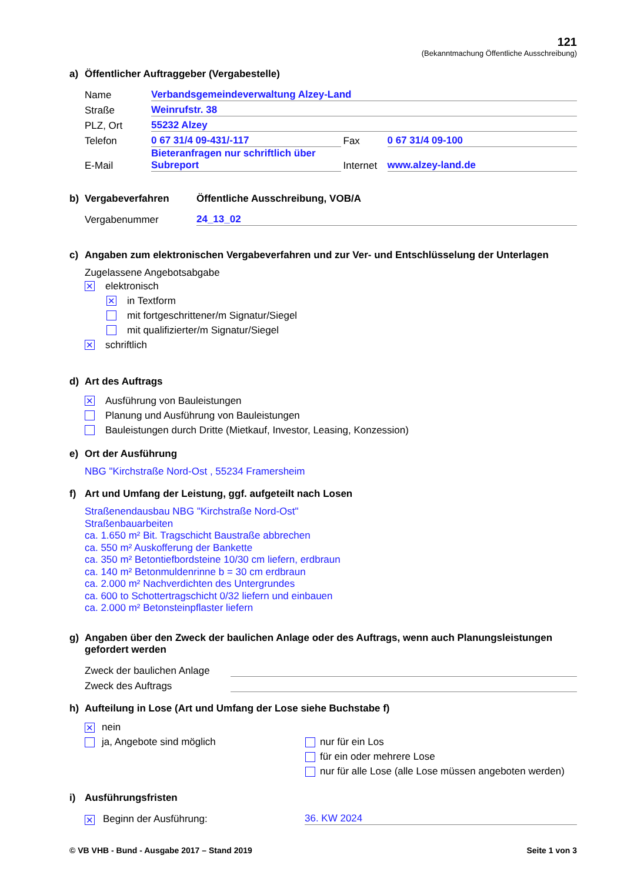121
(Bekanntmachung Öffentliche Ausschreibung)
a) Öffentlicher Auftraggeber (Vergabestelle)
Name Verbandsgemeindeverwaltung Alzey-Land
Straße Weinrufstr. 38
PLZ, Ort 55232 Alzey
Telefon 0 67 31/4 09-431/-117 Fax 0 67 31/4 09-100
E-Mail Bieteranfragen nur schriftlich über
Subreport Internet www.alzey-land.de
b) Vergabeverfahren Öffentliche Ausschreibung, VOB/A
Vergabenummer 24_13_02
c) Angaben zum elektronischen Vergabeverfahren und zur Ver- und Entschlüsselung der Unterlagen
Zugelassene Angebotsabgabe
✕ elektronisch
✕ in Textform
mit fortgeschrittener/m Signatur/Siegel
mit qualifizierter/m Signatur/Siegel
✕ schriftlich
d) Art des Auftrags
✕ Ausführung von Bauleistungen
Planung und Ausführung von Bauleistungen
Bauleistungen durch Dritte (Mietkauf, Investor, Leasing, Konzession)
e) Ort der Ausführung
NBG "Kirchstraße Nord-Ost , 55234 Framersheim
f) Art und Umfang der Leistung, ggf. aufgeteilt nach Losen
Straßenendausbau NBG "Kirchstraße Nord-Ost"
Straßenbauarbeiten
ca. 1.650 m² Bit. Tragschicht Baustraße abbrechen
ca. 550 m² Auskofferung der Bankette
ca. 350 m² Betontiefbordsteine 10/30 cm liefern, erdbraun
ca. 140 m² Betonmuldenrinne b = 30 cm erdbraun
ca. 2.000 m² Nachverdichten des Untergrundes
ca. 600 to Schottertragschicht 0/32 liefern und einbauen
ca. 2.000 m² Betonsteinpflaster liefern
g) Angaben über den Zweck der baulichen Anlage oder des Auftrags, wenn auch Planungsleistungen gefordert werden
Zweck der baulichen Anlage
Zweck des Auftrags
h) Aufteilung in Lose (Art und Umfang der Lose siehe Buchstabe f)
✕ nein
ja, Angebote sind möglich
nur für ein Los
für ein oder mehrere Lose
nur für alle Lose (alle Lose müssen angeboten werden)
i) Ausführungsfristen
✕ Beginn der Ausführung: 36. KW 2024
© VB VHB - Bund - Ausgabe 2017 – Stand 2019 Seite 1 von 3